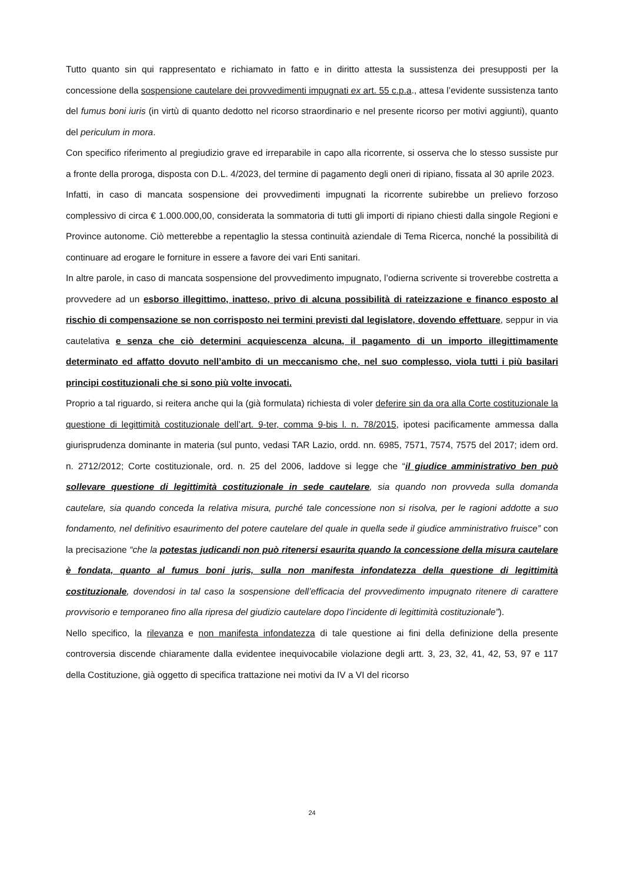Tutto quanto sin qui rappresentato e richiamato in fatto e in diritto attesta la sussistenza dei presupposti per la concessione della sospensione cautelare dei provvedimenti impugnati ex art. 55 c.p.a., attesa l’evidente sussistenza tanto del fumus boni iuris (in virtù di quanto dedotto nel ricorso straordinario e nel presente ricorso per motivi aggiunti), quanto del periculum in mora.
Con specifico riferimento al pregiudizio grave ed irreparabile in capo alla ricorrente, si osserva che lo stesso sussiste pur a fronte della proroga, disposta con D.L. 4/2023, del termine di pagamento degli oneri di ripiano, fissata al 30 aprile 2023.
Infatti, in caso di mancata sospensione dei provvedimenti impugnati la ricorrente subirebbe un prelievo forzoso complessivo di circa € 1.000.000,00, considerata la sommatoria di tutti gli importi di ripiano chiesti dalla singole Regioni e Province autonome. Ciò metterebbe a repentaglio la stessa continuità aziendale di Tema Ricerca, nonché la possibilità di continuare ad erogare le forniture in essere a favore dei vari Enti sanitari.
In altre parole, in caso di mancata sospensione del provvedimento impugnato, l’odierna scrivente si troverebbe costretta a provvedere ad un esborso illegittimo, inatteso, privo di alcuna possibilità di rateizzazione e financo esposto al rischio di compensazione se non corrisposto nei termini previsti dal legislatore, dovendo effettuare, seppur in via cautelativa e senza che ciò determini acquiescenza alcuna, il pagamento di un importo illegittimamente determinato ed affatto dovuto nell’ambito di un meccanismo che, nel suo complesso, viola tutti i più basilari principi costituzionali che si sono più volte invocati.
Proprio a tal riguardo, si reitera anche qui la (già formulata) richiesta di voler deferire sin da ora alla Corte costituzionale la questione di legittimità costituzionale dell’art. 9-ter, comma 9-bis l. n. 78/2015, ipotesi pacificamente ammessa dalla giurisprudenza dominante in materia (sul punto, vedasi TAR Lazio, ordd. nn. 6985, 7571, 7574, 7575 del 2017; idem ord. n. 2712/2012; Corte costituzionale, ord. n. 25 del 2006, laddove si legge che “il giudice amministrativo ben può sollevare questione di legittimità costituzionale in sede cautelare, sia quando non provveda sulla domanda cautelare, sia quando conceda la relativa misura, purché tale concessione non si risolva, per le ragioni addotte a suo fondamento, nel definitivo esaurimento del potere cautelare del quale in quella sede il giudice amministrativo fruisce” con la precisazione “che la potestas judicandi non può ritenersi esaurita quando la concessione della misura cautelare è fondata, quanto al fumus boni juris, sulla non manifesta infondatezza della questione di legittimità costituzionale, dovendosi in tal caso la sospensione dell’efficacia del provvedimento impugnato ritenere di carattere provvisorio e temporaneo fino alla ripresa del giudizio cautelare dopo l’incidente di legittimità costituzionale”).
Nello specifico, la rilevanza e non manifesta infondatezza di tale questione ai fini della definizione della presente controversia discende chiaramente dalla evidentee inequivocabile violazione degli artt. 3, 23, 32, 41, 42, 53, 97 e 117 della Costituzione, già oggetto di specifica trattazione nei motivi da IV a VI del ricorso
24